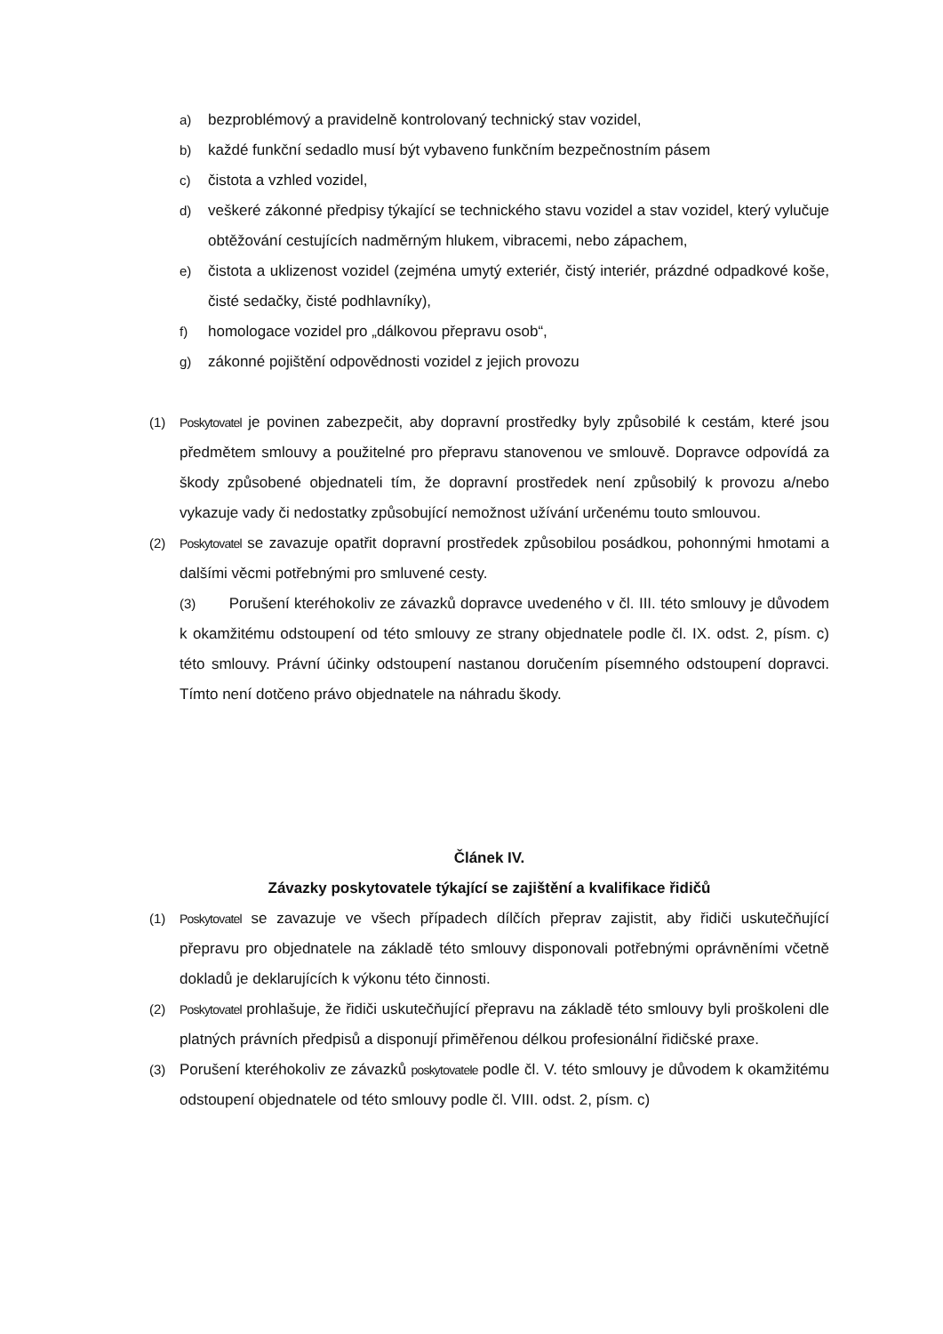a) bezproblémový a pravidelně kontrolovaný technický stav vozidel,
b) každé funkční sedadlo musí být vybaveno funkčním bezpečnostním pásem
c) čistota a vzhled vozidel,
d) veškeré zákonné předpisy týkající se technického stavu vozidel a stav vozidel, který vylučuje obtěžování cestujících nadměrným hlukem, vibracemi, nebo zápachem,
e) čistota a uklizenost vozidel (zejména umytý exteriér, čistý interiér, prázdné odpadkové koše, čisté sedačky, čisté podhlavníky),
f) homologace vozidel pro „dálkovou přepravu osob“,
g) zákonné pojištění odpovědnosti vozidel z jejich provozu
(1) Poskytovatel je povinen zabezpečit, aby dopravní prostředky byly způsobilé k cestám, které jsou předmětem smlouvy a použitelné pro přepravu stanovenou ve smlouvě. Dopravce odpovídá za škody způsobené objednateli tím, že dopravní prostředek není způsobilý k provozu a/nebo vykazuje vady či nedostatky způsobující nemožnost užívání určenému touto smlouvou.
(2) Poskytovatel se zavazuje opatřit dopravní prostředek způsobilou posádkou, pohonnými hmotami a dalšími věcmi potřebnými pro smluvené cesty.
(3) Porušení kteréhokoliv ze závazků dopravce uvedeného v čl. III. této smlouvy je důvodem k okamžitému odstoupení od této smlouvy ze strany objednatele podle čl. IX. odst. 2, písm. c) této smlouvy. Právní účinky odstoupení nastanou doručením písemného odstoupení dopravci. Tímto není dotčeno právo objednatele na náhradu škody.
Článek IV.
Závazky poskytovatele týkající se zajištění a kvalifikace řidičů
(1) Poskytovatel se zavazuje ve všech případech dílčích přeprav zajistit, aby řidiči uskutečňující přepravu pro objednatele na základě této smlouvy disponovali potřebnými oprávněními včetně dokladů je deklarujících k výkonu této činnosti.
(2) Poskytovatel prohlašuje, že řidiči uskutečňující přepravu na základě této smlouvy byli proškoleni dle platných právních předpisů a disponují přiměřenou délkou profesionální řidičské praxe.
(3) Porušení kteréhokoliv ze závazků poskytovatele podle čl. V. této smlouvy je důvodem k okamžitému odstoupení objednatele od této smlouvy podle čl. VIII. odst. 2, písm. c)